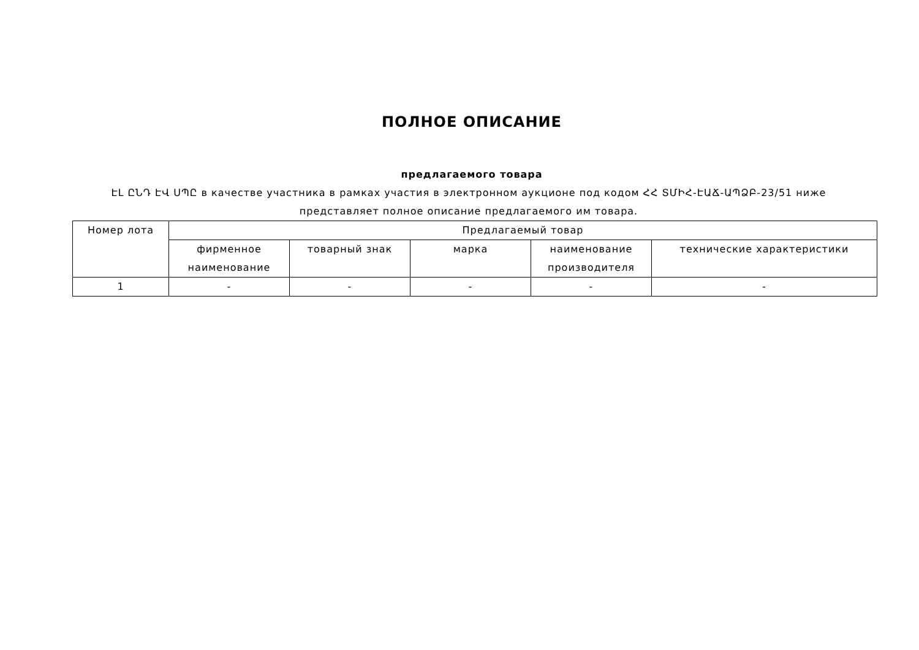ПОЛНОЕ ОПИСАНИЕ
предлагаемого товара
ԷԼ ԸՆԴ ԷՎ ՍՊԸ в качестве участника в рамках участия в электронном аукционе под кодом ՀՀ ՏՄԻՀ-ԷԱՃ-ԱՊՁԲ-23/51 ниже представляет полное описание предлагаемого им товара.
| Номер лота | Предлагаемый товар | | | | |
| --- | --- | --- | --- | --- | --- |
| | фирменное наименование | товарный знак | марка | наименование производителя | технические характеристики |
| 1 | - | - | - | - | - |